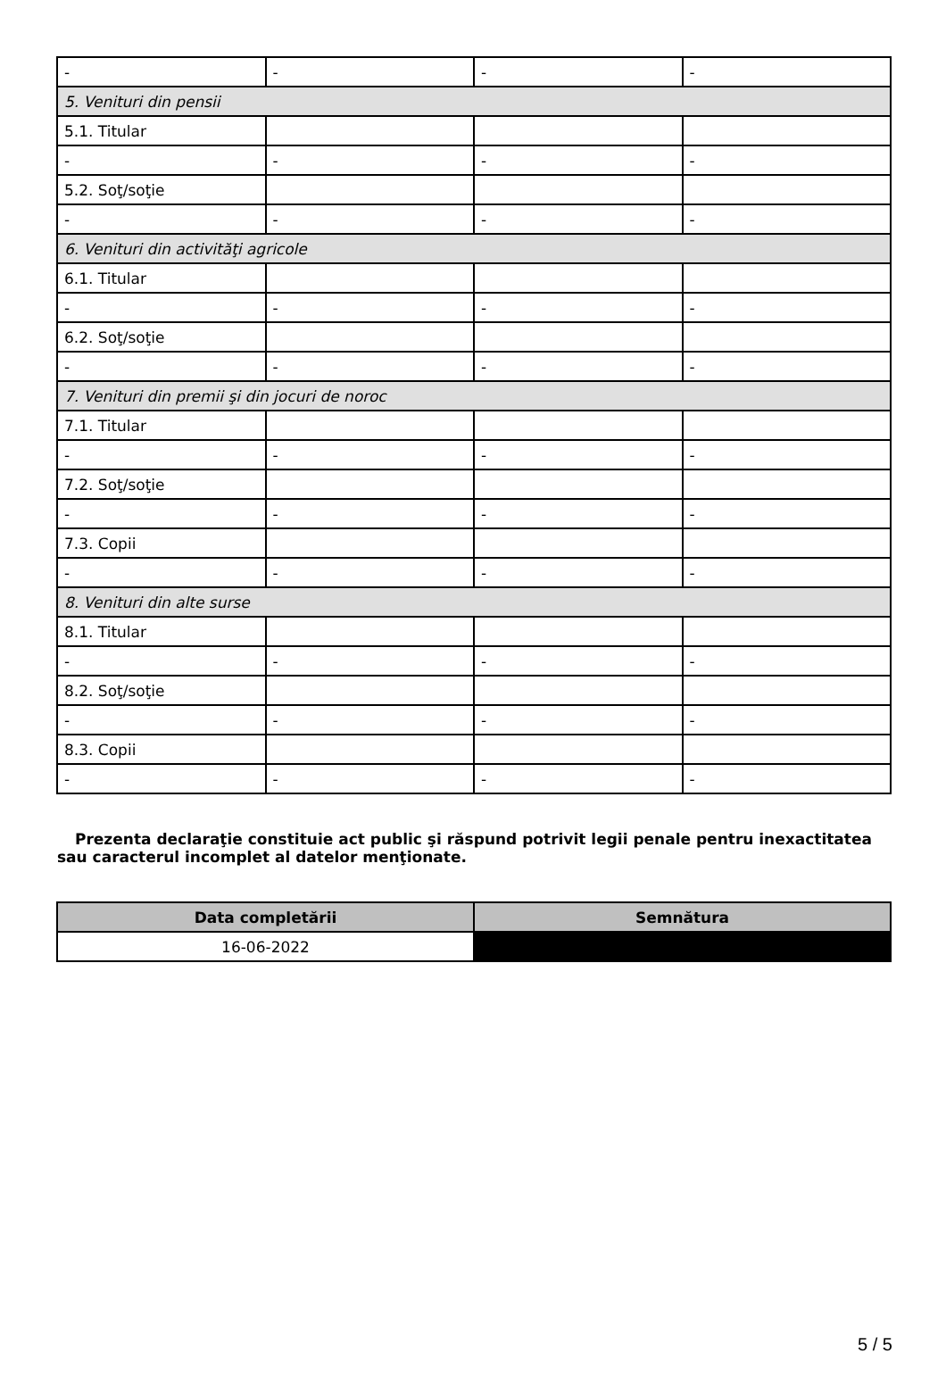| - | - | - | - |
| 5. Venituri din pensii | | | |
| 5.1. Titular | | | |
| - | - | - | - |
| 5.2. Soţ/soţie | | | |
| - | - | - | - |
| 6. Venituri din activităţi agricole | | | |
| 6.1. Titular | | | |
| - | - | - | - |
| 6.2. Soţ/soţie | | | |
| - | - | - | - |
| 7. Venituri din premii şi din jocuri de noroc | | | |
| 7.1. Titular | | | |
| - | - | - | - |
| 7.2. Soţ/soţie | | | |
| - | - | - | - |
| 7.3. Copii | | | |
| - | - | - | - |
| 8. Venituri din alte surse | | | |
| 8.1. Titular | | | |
| - | - | - | - |
| 8.2. Soţ/soţie | | | |
| - | - | - | - |
| 8.3. Copii | | | |
| - | - | - | - |
Prezenta declaraţie constituie act public şi răspund potrivit legii penale pentru inexactitatea sau caracterul incomplet al datelor menţionate.
| Data completării | Semnătura |
| --- | --- |
| 16-06-2022 | |
5 / 5